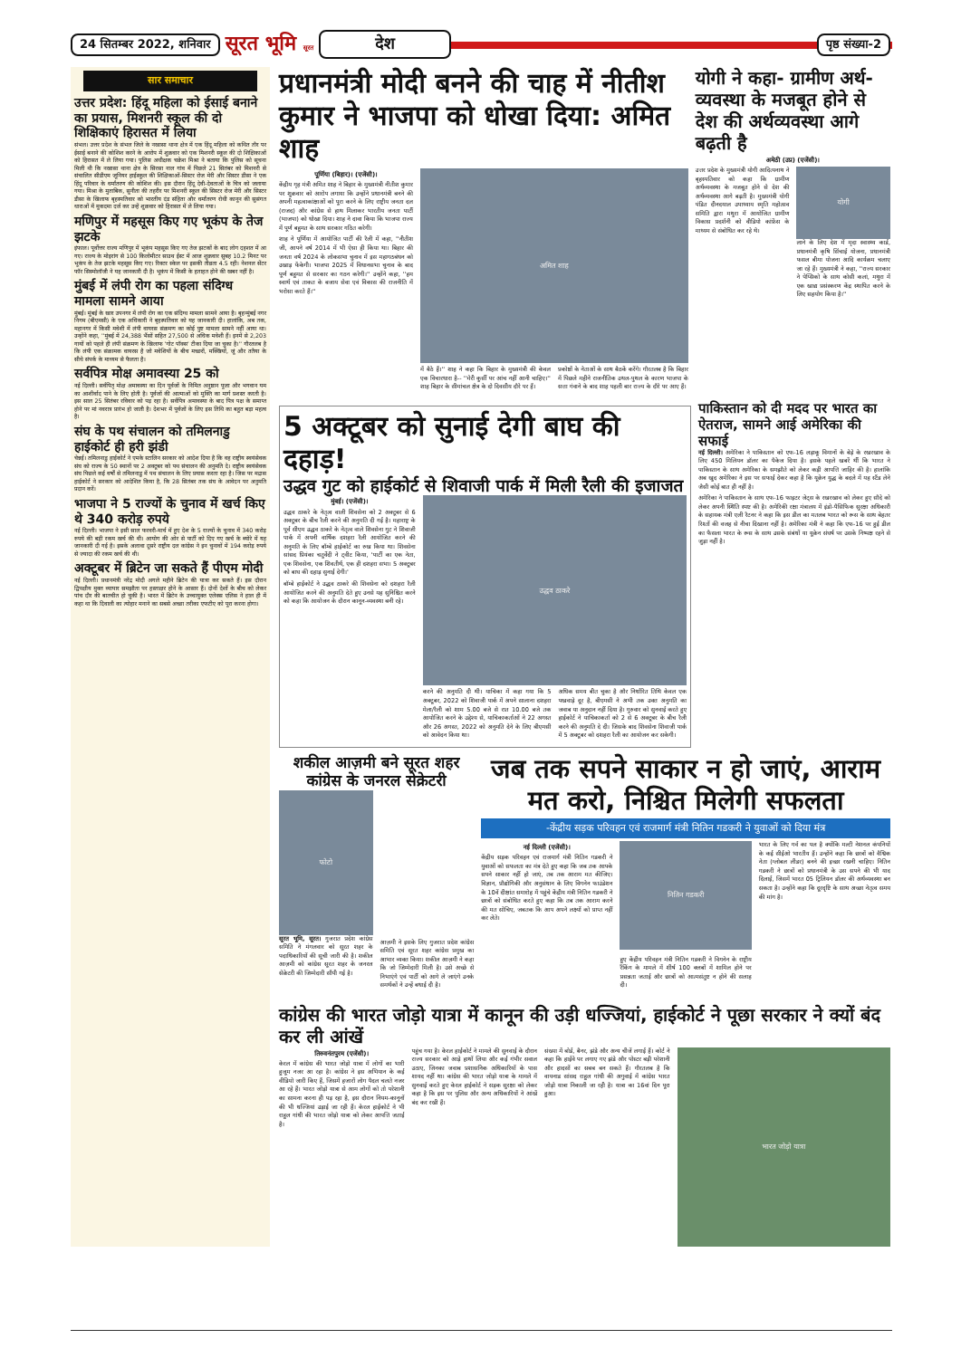24 सितम्बर 2022, शनिवार सूरत भूमि सूरत देश पृष्ठ संख्या-2
सार समाचार
उत्तर प्रदेश: हिंदू महिला को ईसाई बनाने का प्रयास, मिशनरी स्कूल की दो शिक्षिकाएं हिरासत में लिया
संभल। उत्तर प्रदेश के संभल जिले के नखासा थाना क्षेत्र में एक हिंदू महिला को कथित तौर पर ईसाई बनाने की कोशिश करने के आरोप में शुक्रवार को एक मिशनरी स्कूल की दो शिक्षिकाओं को हिरासत में ले लिया गया। पुलिस अधीक्षक चक्रेश मिश्रा ने बताया कि पुलिस को सूचना मिली थी कि नखासा थाना क्षेत्र के सिरसा नाल गांव में पिछले 21 सितंबर को मिशनरी से संचालित सीडीएम जूनियर हाईस्कूल की शिक्षिकाओं-सिस्टर रोज मेरी और सिस्टर डीसा ने एक हिंदू परिवार के धर्मांतरण की कोशिश की। इस दौरान हिंदू देवी-देवताओं के चित्र को जलाया गया। मिश्रा के मुताबिक, सुनीता की तहरीर पर मिशनरी स्कूल की सिस्टर रोज मेरी और सिस्टर डीसा के खिलाफ बृहस्पतिवार को भारतीय दंड संहिता और धर्मांतरण रोधी कानून की सुसंगत धाराओं में मुकदमा दर्ज कर उन्हें शुक्रवार को हिरासत में ले लिया गया।
मणिपुर में महसूस किए गए भूकंप के तेज झटके
इंफाल। पूर्वोत्तर राज्य मणिपुर में भूकंप महसूस किए गए तेज झटकों के बाद लोग दहशत में आ गए। राज्य के मोइरांग से 100 किलोमीटर साउथ ईस्ट में आज शुक्रवार सुबह 10.2 मिनट पर भूकंप के तेज झटके महसूस किए गए। रिक्टर स्केल पर इसकी तीव्रता 4.5 रही। नेशनल सेंटर फॉर सिस्मोलॉजी ने यह जानकारी दी है। भूकंप में किसी के हताहत होने की खबर नहीं है।
मुंबई में लंपी रोग का पहला संदिग्ध मामला सामने आया
मुंबई। मुंबई के खार उपनगर में लंपी रोग का एक संदिग्ध मामला सामने आया है। बृहन्मुंबई नगर निगम (बीएमसी) के एक अधिकारी ने बृहस्पतिवार को यह जानकारी दी। हालांकि, अब तक, महानगर में किसी मवेशी में लंपी वायरस संक्रमण का कोई पुष्ट मामला सामने नहीं आया था। उन्होंने कहा, ''मुंबई में 24,388 भैंसों सहित 27,500 से अधिक मवेशी हैं। इनमें से 2,203 गायों को पहले ही लंपी संक्रमण के खिलाफ 'गोट पॉक्स' टीका दिया जा चुका है।'' गौरतलब है कि लंपी एक संक्रामक वायरस है जो मवेशियों के बीच मच्छरों, मक्खियों, जूं और ततैया के सीधे संपर्क के माध्यम से फैलता है।
सर्वपित्र मोक्ष अमावस्या 25 को
नई दिल्ली। सर्वपितृ मोक्ष अमावस्या का दिन पूर्वजों के निमित अनुष्ठान पूजा और भगवान यम का आशीर्वाद पाने के लिए होती है। पूर्वजों की आत्माओं को मुक्ति का मार्ग प्रशस्त करती है। इस साल 25 सितंबर रविवार को पड़ रहा है। सर्वपित्र अमावस्या के बाद पित्र पक्ष के समाप्त होने पर मां नवरात्र प्रारंभ हो जाती है। देशभर में पूर्वजों के लिए इस तिथि का बहुत बड़ा महत्व है।
संघ के पथ संचालन को तमिलनाडु हाईकोर्ट ही हरी झंडी
चेन्नई। तमिलनाडु हाईकोर्ट ने एमके स्टालिन सरकार को आदेश दिया है कि वह राष्ट्रीय स्वयंसेवक संघ को राज्य के 50 स्थानों पर 2 अक्टूबर को पथ संचालन की अनुमति दे। राष्ट्रीय स्वयंसेवक संघ पिछले कई वर्षों से तमिलनाडु में पथ संचालन के लिए प्रयास करता रहा है। जिस पर मद्रास हाईकोर्ट ने सरकार को आदेशित किया है, कि 28 सितंबर तक संघ के आवेदन पर अनुमति प्रदान करें।
भाजपा ने 5 राज्यों के चुनाव में खर्च किए थे 340 करोड़ रुपये
नई दिल्ली। भाजपा ने इसी साल फरवरी-मार्च में हुए देश के 5 राज्यों के चुनाव में 340 करोड़ रुपये की बड़ी रकम खर्च की थी। आयोग की ओर से पार्टी को दिए गए खर्च के ब्योरे में यह जानकारी दी गई है। इसके अलावा दूसरे राष्ट्रीय दल कांग्रेस ने इन चुनावों में 194 करोड़ रुपये से ज्यादा की रकम खर्च की थी।
अक्टूबर में ब्रिटेन जा सकते हैं पीएम मोदी
नई दिल्ली। प्रधानमंत्री नरेंद्र मोदी अगले महीने ब्रिटेन की यात्रा कर सकते हैं। इस दौरान द्विपक्षीय मुक्त व्यापार समझौता पर हस्ताक्षर होने के आसार हैं। दोनों देशों के बीच को लेकर पांच दौर की बातचीत हो चुकी है। भारत में ब्रिटेन के उच्चायुक्त एलेक्स एलिस ने हाल ही में कहा था कि दिवाली का त्योहार मनाने का सबसे अच्छा तरीका एफटीए को पूरा करना होगा।
प्रधानमंत्री मोदी बनने की चाह में नीतीश कुमार ने भाजपा को धोखा दिया: अमित शाह
पूर्णिया (बिहार)। (एजेंसी)।
केंद्रीय गृह मंत्री अमित शाह ने बिहार के मुख्यमंत्री नीतीश कुमार पर शुक्रवार को आरोप लगाया कि उन्होंने प्रधानमंत्री बनने की अपनी महत्वाकांक्षाओं को पूरा करने के लिए राष्ट्रीय जनता दल (राजद) और कांग्रेस से हाथ मिलाकर भारतीय जनता पार्टी (भाजपा) को धोखा दिया। शाह ने दावा किया कि भाजपा राज्य में पूर्ण बहुमत के साथ सरकार गठित करेगी।
शाह ने पूर्णिया में आयोजित पार्टी की रैली में कहा, ''नीतीश जी, आपने वर्ष 2014 में भी ऐसा ही किया था। बिहार की जनता वर्ष 2024 के लोकसभा चुनाव में इस महागठबंधन को उखाड़ फेंकेगी। भाजपा 2025 में विधानसभा चुनाव के बाद पूर्ण बहुमत से सरकार का गठन करेगी।'' उन्होंने कहा, ''हम स्वार्थ एवं ताकत के बजाय सेवा एवं विकास की राजनीति में भरोसा करते हैं।''
अमित शाह
में बैठे हैं।'' शाह ने कहा कि बिहार के मुख्यमंत्री की केवल एक विचारधारा है-- ''मेरी कुर्सी पर आंच नहीं आनी चाहिए।'' शाह बिहार के सीमांचल क्षेत्र के दो दिवसीय दौरे पर हैं।
प्रकोष्ठों के नेताओं के साथ बैठकें करेंगे। गौरतलब है कि बिहार में पिछले महीने राजनीतिक उथल-पुथल के कारण भाजपा के सत्ता गंवाने के बाद शाह पहली बार राज्य के दौरे पर आए हैं।
योगी ने कहा- ग्रामीण अर्थ-व्यवस्था के मजबूत होने से देश की अर्थव्यवस्था आगे बढ़ती है
अमेठी (उप्र) (एजेंसी)।
उत्तर प्रदेश के मुख्यमंत्री योगी आदित्यनाथ ने बृहस्पतिवार को कहा कि ग्रामीण अर्थव्यवस्था के मजबूत होने से देश की अर्थव्यवस्था आगे बढ़ती है। मुख्यमंत्री योगी पंडित दीनदयाल उपाध्याय स्मृति महोत्सव समिति द्वारा मथुरा में आयोजित ग्रामीण विकास प्रदर्शनी को वीडियो कांफ्रेंस के माध्यम से संबोधित कर रहे थे।
योगी
लाने के लिए देश में मृदा स्वास्थ्य कार्ड, प्रधानमंत्री कृषि सिंचाई योजना, प्रधानमंत्री फसल बीमा योजना आदि कार्यक्रम चलाए जा रहे हैं। मुख्यमंत्री ने कहा, ''राज्य सरकार ने पेप्सिको के साथ कोसी कलां, मथुरा में एक खाद्य प्रसंस्करण केंद्र स्थापित करने के लिए सहयोग किया है।''
5 अक्टूबर को सुनाई देगी बाघ की दहाड़!
उद्धव गुट को हाईकोर्ट से शिवाजी पार्क में मिली रैली की इजाजत
मुंबई। (एजेंसी)।
उद्धव ठाकरे के नेतृत्व वाली शिवसेना को 2 अक्टूबर से 6 अक्टूबर के बीच रैली करने की अनुमति दी गई है। महाराष्ट्र के पूर्व सीएम उद्धव ठाकरे के नेतृत्व वाले शिवसेना गुट ने शिवाजी पार्क में अपनी वार्षिक दशहरा रैली आयोजित करने की अनुमति के लिए बॉम्बे हाईकोर्ट का रुख किया था। शिवसेना सांसद प्रियंका चतुर्वेदी ने ट्वीट किया, 'पार्टी का एक नेता, एक शिवसेना, एक शिवतीर्थ, एक ही दशहरा सभा। 5 अक्टूबर को बाघ की दहाड़ सुनाई देगी।'
बॉम्बे हाईकोर्ट ने उद्धव ठाकरे की शिवसेना को दशहरा रैली आयोजित करने की अनुमति देते हुए उनसे यह सुनिश्चित करने को कहा कि आयोजन के दौरान कानून-व्यवस्था बनी रहे।
उद्धव ठाकरे
करने की अनुमति दी थी। याचिका में कहा गया कि 5 अक्टूबर, 2022 को शिवाजी पार्क में अपने सालाना दशहरा मेला/रैली को शाम 5.00 बजे से रात 10.00 बजे तक आयोजित करने के उद्देश्य से, याचिकाकर्ताओं ने 22 अगस्त और 26 अगस्त, 2022 को अनुमति देने के लिए बीएमसी को आवेदन किया था।
अधिक समय बीत चुका है और निर्धारित तिथि केवल एक पखवाड़े दूर है, बीएमसी ने अभी तक उक्त अनुमति का जवाब या अनुदान नहीं दिया है। गुरुवार को सुनवाई करते हुए हाईकोर्ट ने याचिकाकर्ता को 2 से 6 अक्टूबर के बीच रैली करने की अनुमति दे दी। जिसके बाद शिवसेना शिवाजी पार्क में 5 अक्टूबर को दशहरा रैली का आयोजन कर सकेगी।
पाकिस्तान को दी मदद पर भारत का ऐतराज, सामने आई अमेरिका की सफाई
नई दिल्ली। अमेरिका ने पाकिस्तान को एफ-16 लड़ाकू विमानों के बेड़े के रखरखाव के लिए 450 मिलियन डॉलर का पैकेज दिया है। इसके पहले खबरें थीं कि भारत ने पाकिस्तान के साथ अमेरिका के समझौते को लेकर कड़ी आपत्ति जाहिर की है। हालांकि अब खुद अमेरिका ने इस पर सफाई देकर कहा है कि यूक्रेन युद्ध के बदले में यह स्टैंड लेने जैसी कोई बात ही नहीं है।
अमेरिका ने पाकिस्तान के साथ एफ-16 फाइटर जेट्स के रखरखाव को लेकर हुए सौदे को लेकर अपनी स्थिति स्पष्ट की है। अमेरिकी रक्षा मंत्रालय में इंडो-पैसिफिक सुरक्षा अधिकारी के सहायक मंत्री एली रैटनर ने कहा कि इस डील का मतलब भारत को रूस के साथ बेहतर रिश्तों की वजह से नीचा दिखाना नहीं है। अमेरिका मंत्री ने कहा कि एफ-16 पर हुई डील का फैसला भारत के रूस के साथ उसके संबंधों या यूक्रेन संघर्ष पर उसके निष्पक्ष रहने से जुड़ा नहीं है।
शकील आज़मी बने सूरत शहर कांग्रेस के जनरल सेक्रेटरी
फोटो
सूरत भूमि, सूरत। गुजरात प्रदेश कांग्रेस समिति ने मंगलवार को सूरत शहर के पदाधिकारियों की सूची जारी की है। शकील आज़मी को कांग्रेस सूरत शहर के जनरल सेक्रेटरी की जिम्मेदारी सौंपी गई है।
आज़मी ने इसके लिए गुजरात प्रदेश कांग्रेस समिति एवं सूरत शहर कांग्रेस प्रमुख का आभार व्यक्त किया। शकील आज़मी ने कहा कि जो जिम्मेदारी मिली है। उसे अच्छे से निभाएंगे एवं पार्टी को आगे ले जाएंगे उनके समर्थकों ने उन्हें बधाई दी है।
जब तक सपने साकार न हो जाएं, आराम मत करो, निश्चित मिलेगी सफलता
-केंद्रीय सड़क परिवहन एवं राजमार्ग मंत्री नितिन गडकरी ने युवाओं को दिया मंत्र
नई दिल्ली (एजेंसी)।
केंद्रीय सड़क परिवहन एवं राजमार्ग मंत्री नितिन गडकरी ने युवाओं को सफलता का मंत्र देते हुए कहा कि जब तक आपके सपने साकार नहीं हो जाएं, तब तक आराम मत कीजिए। विज्ञान, प्रौद्योगिकी और अनुसंधान के लिए विगनेन फाउंडेशन के 10वें दीक्षांत समारोह में पहुंचे केंद्रीय मंत्री नितिन गडकरी ने छात्रों को संबोधित करते हुए कहा कि तब तक आराम करने की मत सोचिए, जबतक कि आप अपने लक्ष्यों को प्राप्त नहीं कर लेते।
नितिन गडकरी
हुए केंद्रीय परिवहन मंत्री नितिन गडकरी ने विगनेन के राष्ट्रीय रैंकिंग के मामले में शीर्ष 100 क्लबों में शामिल होने पर प्रसन्नता जताई और छात्रों को आत्मसंतुष्ट न होने की सलाह दी।
भारत के लिए गर्व का पल है क्योंकि मल्टी नेशनल कंपनियों के कई सीईओ भारतीय हैं। उन्होंने कहा कि छात्रों को वैश्विक नेता (ग्लोबल लीडर) बनने की इच्छा रखनी चाहिए। नितिन गडकरी ने छात्रों को प्रधानमंत्री के उस सपने की भी याद दिलाई, जिसमें भारत 05 ट्रिलियन डॉलर की अर्थव्यवस्था बन सकता है। उन्होंने कहा कि दूरदृष्टि के साथ अच्छा नेतृत्व समय की मांग है।
कांग्रेस की भारत जोड़ो यात्रा में कानून की उड़ी धज्जियां, हाईकोर्ट ने पूछा सरकार ने क्यों बंद कर ली आंखें
तिरुवनंतपुरम (एजेंसी)।
केरल में कांग्रेस की भारत जोड़ो यात्रा में लोगों का भारी हुजूम नजर आ रहा है। कांग्रेस ने इस अभियान के कई वीडियो जारी किए हैं, जिसमें हजारों लोग पैदल चलते नजर आ रहे हैं। भारत जोड़ो यात्रा से आम लोगों को तो परेशानी का सामना करना ही पड़ रहा है, इस दौरान नियम-कानूनों की भी धज्जियां उड़ाई जा रही हैं। केरल हाईकोर्ट ने भी राहुल गांधी की भारत जोड़ो यात्रा को लेकर आपत्ति जताई है।
पहुंच गया है। केरल हाईकोर्ट ने मामले की सुनवाई के दौरान राज्य सरकार को आड़े हाथों लिया और कई गंभीर सवाल उठाए, जिनका जवाब प्रशासनिक अधिकारियों के पास शायद नहीं था। कांग्रेस की भारत जोड़ो यात्रा के मामले में सुनवाई करते हुए केरल हाईकोर्ट ने सड़क सुरक्षा को लेकर कहा है कि इस पर पुलिस और अन्य अधिकारियों ने आंखें बंद कर रखी हैं।
संख्या में बोर्ड, बैनर, झंडे और अन्य चीजें लगाई हैं। कोर्ट ने कहा कि हाईवे पर लगाए गए झंडे और पोस्टर बड़ी परेशानी और हादसों का सबब बन सकते हैं। गौरतलब है कि वायनाड सांसद राहुल गांधी की अगुवाई में कांग्रेस भारत जोड़ो यात्रा निकाली जा रही है। यात्रा का 16वां दिन पूरा हुआ।
भारत जोड़ो यात्रा